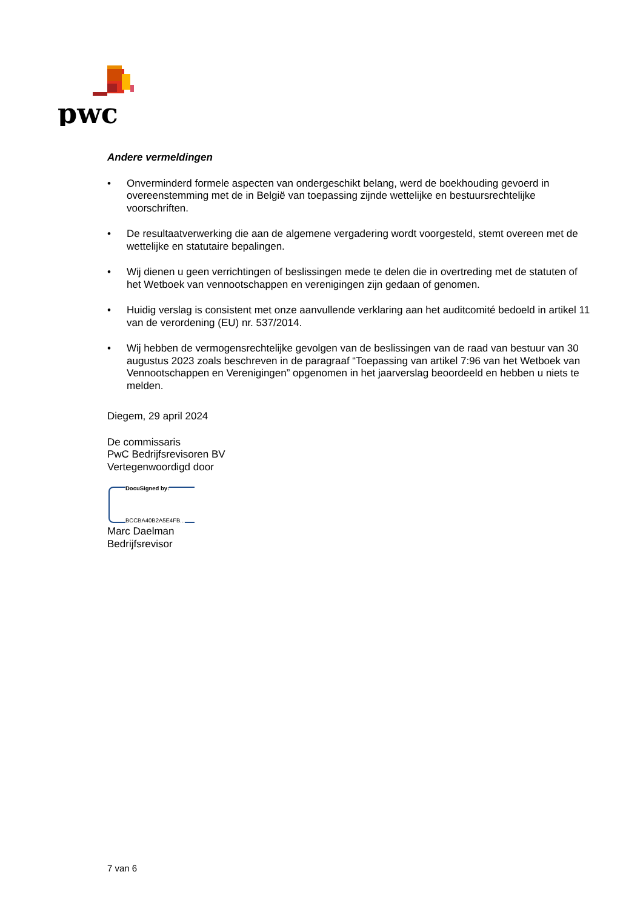pwc
Andere vermeldingen
• Onverminderd formele aspecten van ondergeschikt belang, werd de boekhouding gevoerd in overeenstemming met de in België van toepassing zijnde wettelijke en bestuursrechtelijke voorschriften.
• De resultaatverwerking die aan de algemene vergadering wordt voorgesteld, stemt overeen met de wettelijke en statutaire bepalingen.
• Wij dienen u geen verrichtingen of beslissingen mede te delen die in overtreding met de statuten of het Wetboek van vennootschappen en verenigingen zijn gedaan of genomen.
• Huidig verslag is consistent met onze aanvullende verklaring aan het auditcomité bedoeld in artikel 11 van de verordening (EU) nr. 537/2014.
• Wij hebben de vermogensrechtelijke gevolgen van de beslissingen van de raad van bestuur van 30 augustus 2023 zoals beschreven in de paragraaf “Toepassing van artikel 7:96 van het Wetboek van Vennootschappen en Verenigingen” opgenomen in het jaarverslag beoordeeld en hebben u niets te melden.
Diegem, 29 april 2024
De commissaris
PwC Bedrijfsrevisoren BV
Vertegenwoordigd door
DocuSigned by:
BCCBA40B2A5E4FB...
Marc Daelman
Bedrijfsrevisor
7 van 6